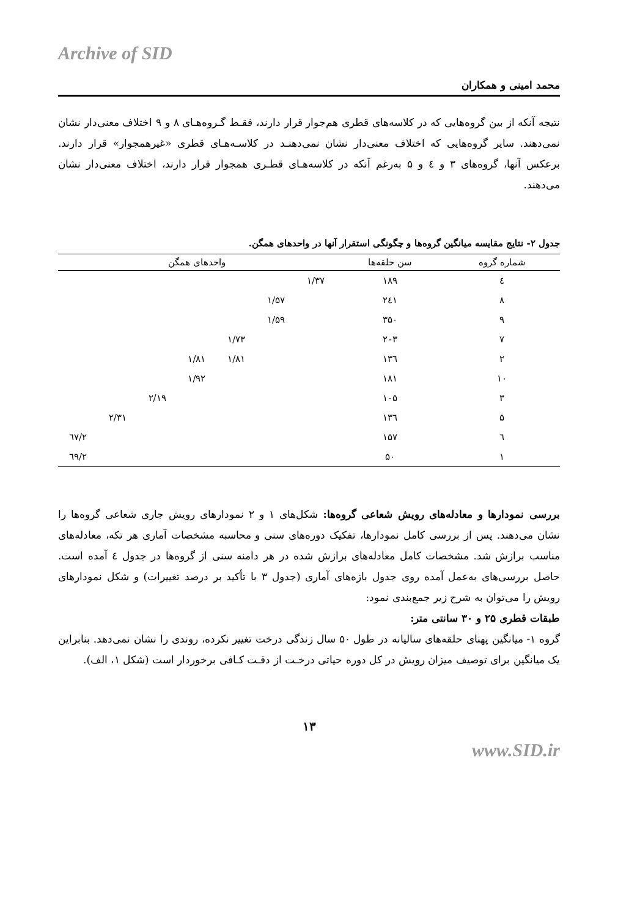Archive of SID
محمد امینی و همکاران
نتیجه آنکه از بین گروه‌هایی که در کلاسه‌های قطری هم‌جوار قرار دارند، فقـط گـروه‌هـای ۸ و ۹ اختلاف معنی‌دار نشان نمی‌دهند. سایر گروه‌هایی که اختلاف معنی‌دار نشان نمی‌دهنـد در کلاسـه‌هـای قطری «غیرهمجوار» قرار دارند. برعکس آنها، گروه‌های ۳ و ٤ و ۵ به‌رغم آنکه در کلاسه‌هـای قطـری همجوار قرار دارند، اختلاف معنی‌دار نشان می‌دهند.
جدول ۲- نتایج مقایسه میانگین گروه‌ها و چگونگی استقرار آنها در واحدهای همگن.
| شماره گروه | سن حلقه‌ها | واحدهای همگن | | | | | | |
| --- | --- | --- | --- | --- | --- | --- | --- | --- |
| ٤ | ۱۸۹ | ۱/۳۷ | | | | | | |
| ۸ | ۲٤۱ | | ۱/۵۷ | | | | | |
| ۹ | ۳۵۰ | | ۱/۵۹ | | | | | |
| ۷ | ۲۰۳ | | | ۱/۷۳ | | | | |
| ۲ | ۱۳٦ | | | ۱/۸۱ | ۱/۸۱ | | | |
| ۱۰ | ۱۸۱ | | | | ۱/۹۲ | | | |
| ۳ | ۱۰۵ | | | | | ۲/۱۹ | | |
| ۵ | ۱۳٦ | | | | | | ۲/۳۱ | |
| ٦ | ۱۵۷ | | | | | | | ۲/٦۷ |
| ۱ | ۵۰ | | | | | | | ۲/٦۹ |
بررسی نمودارها و معادله‌های رویش شعاعی گروه‌ها: شکل‌های ۱ و ۲ نمودارهای رویش جاری شعاعی گروه‌ها را نشان می‌دهند. پس از بررسی کامل نمودارها، تفکیک دوره‌های سنی و محاسبه مشخصات آماری هر تکه، معادله‌های مناسب برازش شد. مشخصات کامل معادله‌های برازش شده در هر دامنه سنی از گروه‌ها در جدول ٤ آمده است. حاصل بررسی‌های به‌عمل آمده روی جدول بازه‌های آماری (جدول ۳ با تأکید بر درصد تغییرات) و شکل نمودارهای رویش را می‌توان به شرح زیر جمع‌بندی نمود:
طبقات قطری ۲۵ و ۳۰ سانتی متر:
گروه ۱- میانگین پهنای حلقه‌های سالیانه در طول ۵۰ سال زندگی درخت تغییر نکرده، روندی را نشان نمی‌دهد. بنابراین یک میانگین برای توصیف میزان رویش در کل دوره حیاتی درخـت از دقـت کـافی برخوردار است (شکل ۱، الف).
۱۳
www.SID.ir